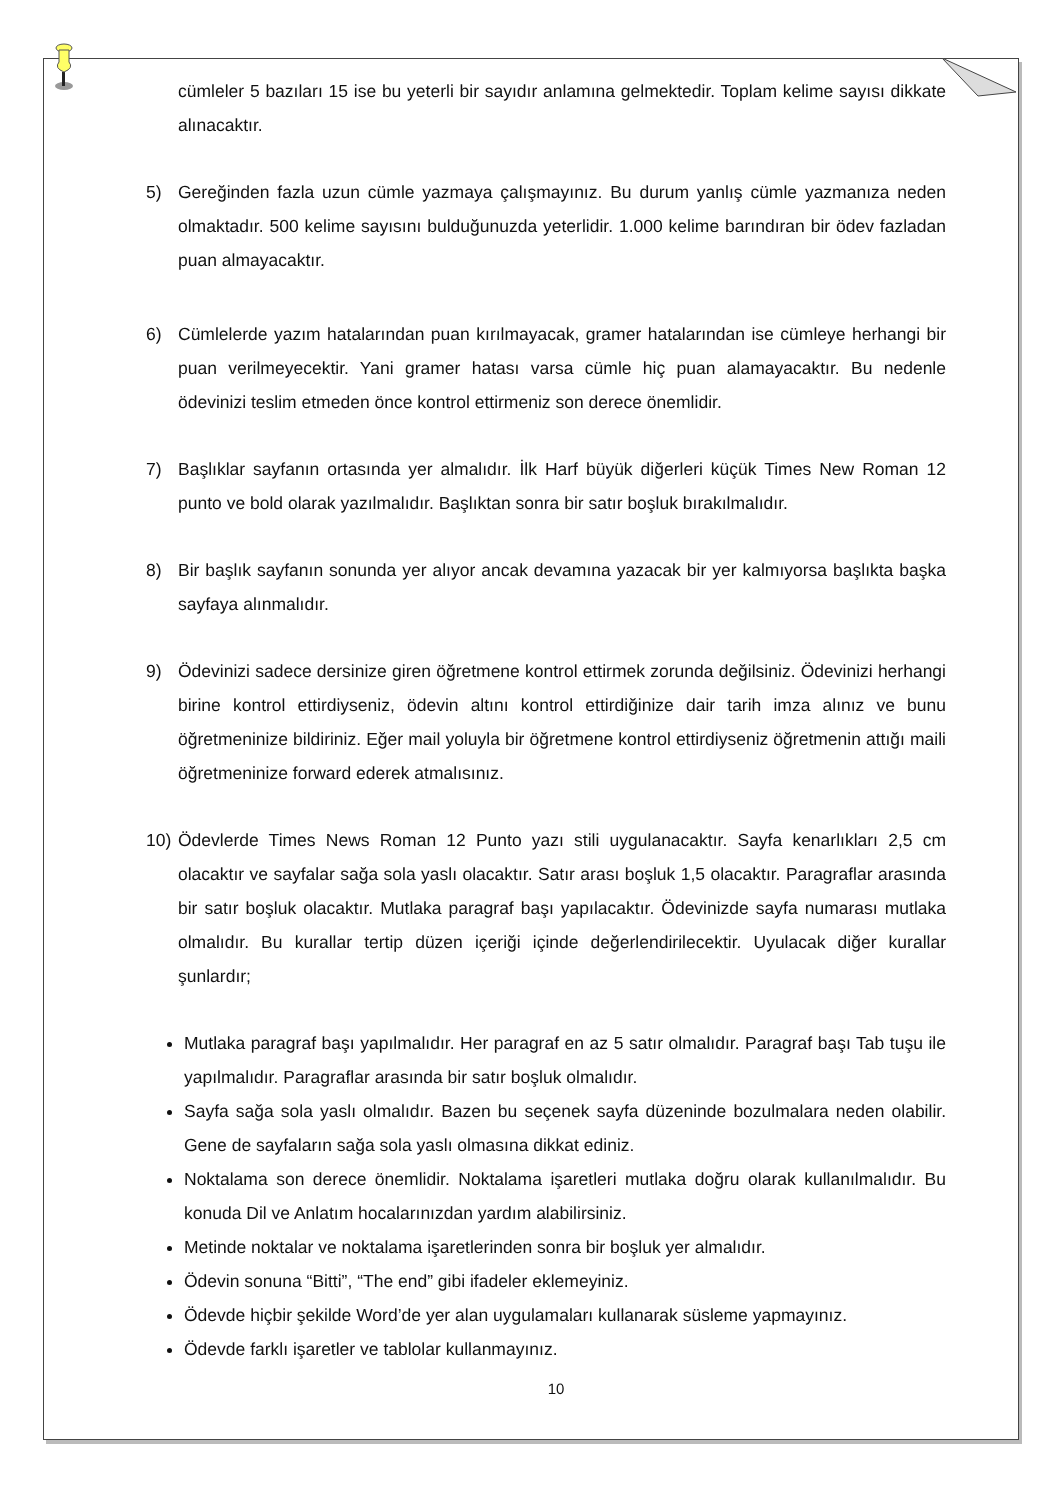cümleler 5 bazıları 15 ise bu yeterli bir sayıdır anlamına gelmektedir. Toplam kelime sayısı dikkate alınacaktır.
5) Gereğinden fazla uzun cümle yazmaya çalışmayınız. Bu durum yanlış cümle yazmanıza neden olmaktadır. 500 kelime sayısını bulduğunuzda yeterlidir. 1.000 kelime barındıran bir ödev fazladan puan almayacaktır.
6) Cümlelerde yazım hatalarından puan kırılmayacak, gramer hatalarından ise cümleye herhangi bir puan verilmeyecektir. Yani gramer hatası varsa cümle hiç puan alamayacaktır. Bu nedenle ödevinizi teslim etmeden önce kontrol ettirmeniz son derece önemlidir.
7) Başlıklar sayfanın ortasında yer almalıdır. İlk Harf büyük diğerleri küçük Times New Roman 12 punto ve bold olarak yazılmalıdır. Başlıktan sonra bir satır boşluk bırakılmalıdır.
8) Bir başlık sayfanın sonunda yer alıyor ancak devamına yazacak bir yer kalmıyorsa başlıkta başka sayfaya alınmalıdır.
9) Ödevinizi sadece dersinize giren öğretmene kontrol ettirmek zorunda değilsiniz. Ödevinizi herhangi birine kontrol ettirdiyseniz, ödevin altını kontrol ettirdiğinize dair tarih imza alınız ve bunu öğretmeninize bildiriniz. Eğer mail yoluyla bir öğretmene kontrol ettirdiyseniz öğretmenin attığı maili öğretmeninize forward ederek atmalısınız.
10) Ödevlerde Times News Roman 12 Punto yazı stili uygulanacaktır. Sayfa kenarlıkları 2,5 cm olacaktır ve sayfalar sağa sola yaslı olacaktır. Satır arası boşluk 1,5 olacaktır. Paragraflar arasında bir satır boşluk olacaktır. Mutlaka paragraf başı yapılacaktır. Ödevinizde sayfa numarası mutlaka olmalıdır. Bu kurallar tertip düzen içeriği içinde değerlendirilecektir. Uyulacak diğer kurallar şunlardır;
Mutlaka paragraf başı yapılmalıdır. Her paragraf en az 5 satır olmalıdır. Paragraf başı Tab tuşu ile yapılmalıdır. Paragraflar arasında bir satır boşluk olmalıdır.
Sayfa sağa sola yaslı olmalıdır. Bazen bu seçenek sayfa düzeninde bozulmalara neden olabilir. Gene de sayfaların sağa sola yaslı olmasına dikkat ediniz.
Noktalama son derece önemlidir. Noktalama işaretleri mutlaka doğru olarak kullanılmalıdır. Bu konuda Dil ve Anlatım hocalarınızdan yardım alabilirsiniz.
Metinde noktalar ve noktalama işaretlerinden sonra bir boşluk yer almalıdır.
Ödevin sonuna “Bitti”, “The end” gibi ifadeler eklemeyiniz.
Ödevde hiçbir şekilde Word’de yer alan uygulamaları kullanarak süsleme yapmayınız.
Ödevde farklı işaretler ve tablolar kullanmayınız.
10